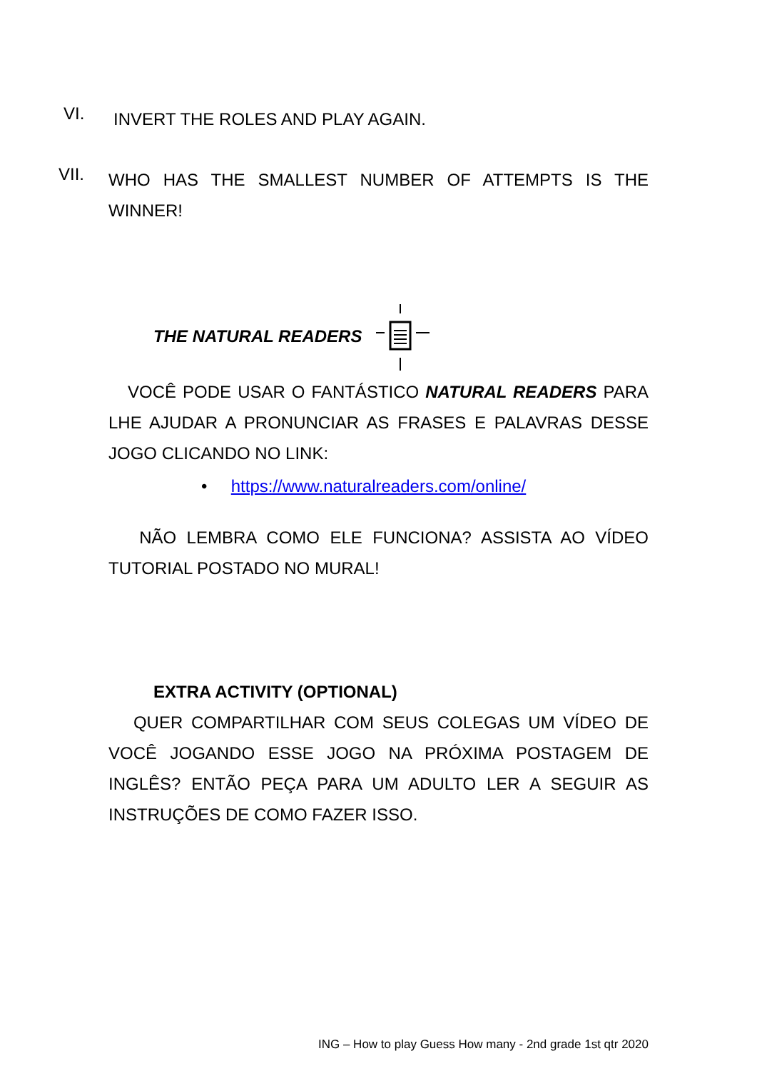VI. INVERT THE ROLES AND PLAY AGAIN.
VII. WHO HAS THE SMALLEST NUMBER OF ATTEMPTS IS THE WINNER!
THE NATURAL READERS
VOCÊ PODE USAR O FANTÁSTICO NATURAL READERS PARA LHE AJUDAR A PRONUNCIAR AS FRASES E PALAVRAS DESSE JOGO CLICANDO NO LINK:
• https://www.naturalreaders.com/online/
NÃO LEMBRA COMO ELE FUNCIONA? ASSISTA AO VÍDEO TUTORIAL POSTADO NO MURAL!
EXTRA ACTIVITY (OPTIONAL)
QUER COMPARTILHAR COM SEUS COLEGAS UM VÍDEO DE VOCÊ JOGANDO ESSE JOGO NA PRÓXIMA POSTAGEM DE INGLÊS? ENTÃO PEÇA PARA UM ADULTO LER A SEGUIR AS INSTRUÇÕES DE COMO FAZER ISSO.
ING – How to play Guess How many - 2nd grade 1st qtr 2020